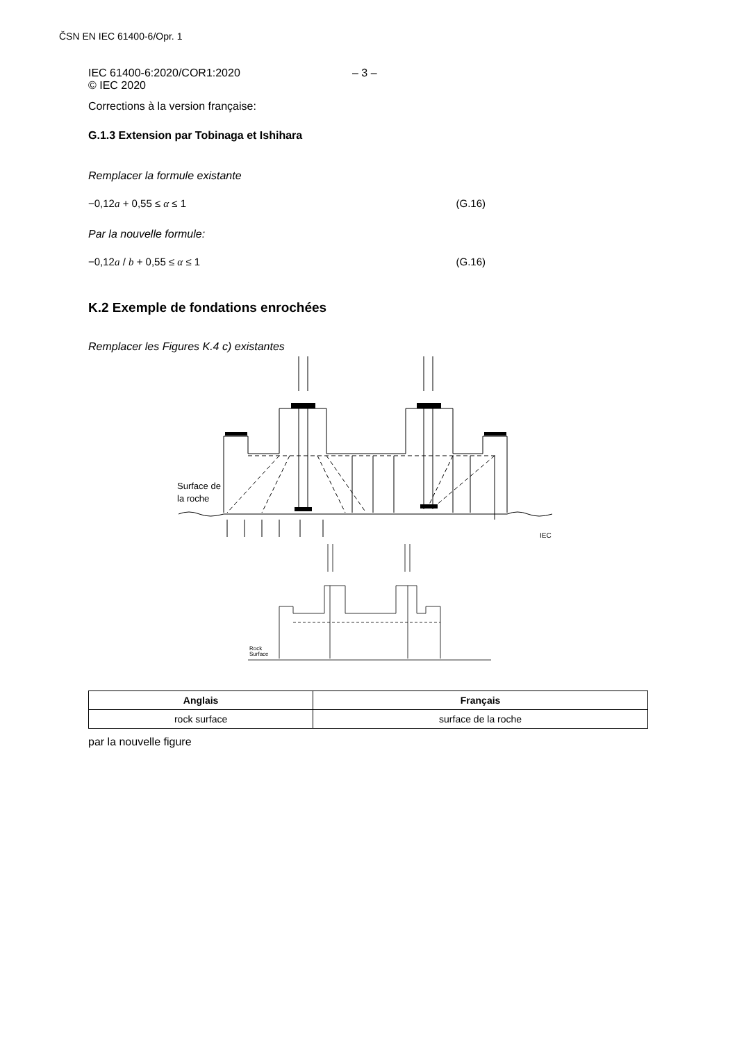ČSN EN IEC 61400-6/Opr. 1
IEC 61400-6:2020/COR1:2020
© IEC 2020
– 3 –
Corrections à la version française:
G.1.3 Extension par Tobinaga et Ishihara
Remplacer la formule existante
−0,12a + 0,55 ≤ α ≤ 1 (G.16)
Par la nouvelle formule:
−0,12a / b + 0,55 ≤ α ≤ 1 (G.16)
K.2 Exemple de fondations enrochées
Remplacer les Figures K.4 c) existantes
Surface de
la roche
IEC
Rock
Surface
| Anglais | Français |
| --- | --- |
| rock surface | surface de la roche |
par la nouvelle figure